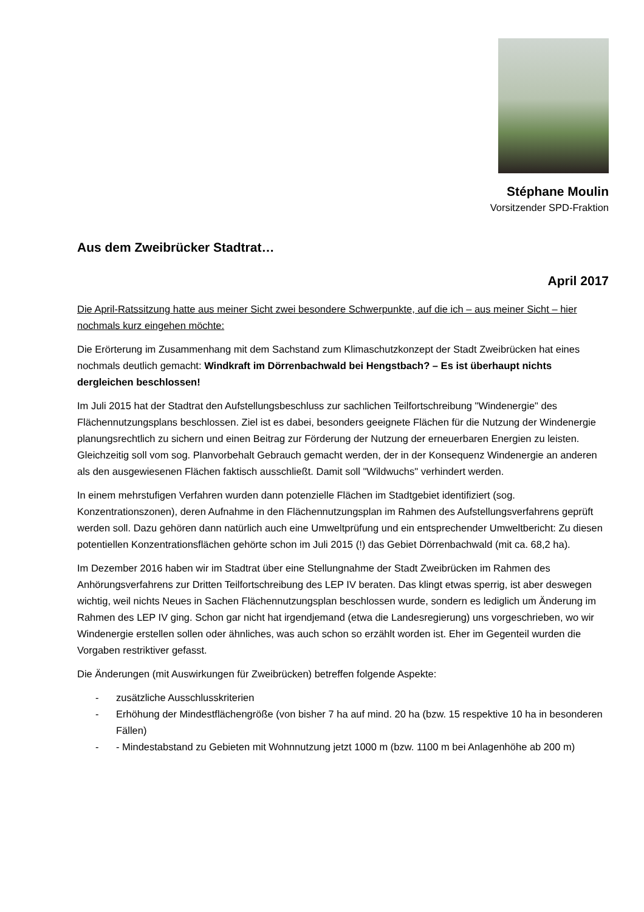Stéphane Moulin
Vorsitzender SPD-Fraktion
Aus dem Zweibrücker Stadtrat…
April 2017
Die April-Ratssitzung hatte aus meiner Sicht zwei besondere Schwerpunkte, auf die ich – aus meiner Sicht – hier nochmals kurz eingehen möchte:
Die Erörterung im Zusammenhang mit dem Sachstand zum Klimaschutzkonzept der Stadt Zweibrücken hat eines nochmals deutlich gemacht: Windkraft im Dörrenbachwald bei Hengstbach? – Es ist überhaupt nichts dergleichen beschlossen!
Im Juli 2015 hat der Stadtrat den Aufstellungsbeschluss zur sachlichen Teilfortschreibung "Windenergie" des Flächennutzungsplans beschlossen. Ziel ist es dabei, besonders geeignete Flächen für die Nutzung der Windenergie planungsrechtlich zu sichern und einen Beitrag zur Förderung der Nutzung der erneuerbaren Energien zu leisten. Gleichzeitig soll vom sog. Planvorbehalt Gebrauch gemacht werden, der in der Konsequenz Windenergie an anderen als den ausgewiesenen Flächen faktisch ausschließt. Damit soll "Wildwuchs" verhindert werden.
In einem mehrstufigen Verfahren wurden dann potenzielle Flächen im Stadtgebiet identifiziert (sog. Konzentrationszonen), deren Aufnahme in den Flächennutzungsplan im Rahmen des Aufstellungsverfahrens geprüft werden soll. Dazu gehören dann natürlich auch eine Umweltprüfung und ein entsprechender Umweltbericht: Zu diesen potentiellen Konzentrationsflächen gehörte schon im Juli 2015 (!) das Gebiet Dörrenbachwald (mit ca. 68,2 ha).
Im Dezember 2016 haben wir im Stadtrat über eine Stellungnahme der Stadt Zweibrücken im Rahmen des Anhörungsverfahrens zur Dritten Teilfortschreibung des LEP IV beraten. Das klingt etwas sperrig, ist aber deswegen wichtig, weil nichts Neues in Sachen Flächennutzungsplan beschlossen wurde, sondern es lediglich um Änderung im Rahmen des LEP IV ging. Schon gar nicht hat irgendjemand (etwa die Landesregierung) uns vorgeschrieben, wo wir Windenergie erstellen sollen oder ähnliches, was auch schon so erzählt worden ist. Eher im Gegenteil wurden die Vorgaben restriktiver gefasst.
Die Änderungen (mit Auswirkungen für Zweibrücken) betreffen folgende Aspekte:
- zusätzliche Ausschlusskriterien
- Erhöhung der Mindestflächengröße (von bisher 7 ha auf mind. 20 ha (bzw. 15 respektive 10 ha in besonderen Fällen)
- - Mindestabstand zu Gebieten mit Wohnnutzung jetzt 1000 m (bzw. 1100 m bei Anlagenhöhe ab 200 m)